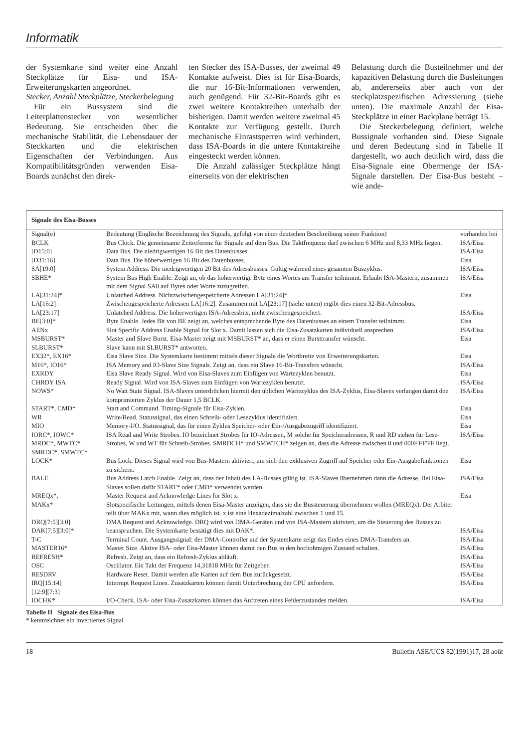Informatik
der Systemkarte sind weiter eine Anzahl Steckplätze für Eisa- und ISA-Erweiterungskarten angeordnet.
Stecker, Anzahl Steckplätze, Steckerbelegung
Für ein Bussystem sind die Leiterplattenstecker von wesentlicher Bedeutung. Sie entscheiden über die mechanische Stabilität, die Lebensdauer der Steckkarten und die elektrischen Eigenschaften der Verbindungen. Aus Kompatibilitätsgründen verwenden Eisa-Boards zunächst den direk-
ten Stecker des ISA-Busses, der zweimal 49 Kontakte aufweist. Dies ist für Eisa-Boards, die nur 16-Bit-Informationen verwenden, auch genügend. Für 32-Bit-Boards gibt es zwei weitere Kontaktreihen unterhalb der bisherigen. Damit werden weitere zweimal 45 Kontakte zur Verfügung gestellt. Durch mechanische Einrastsperren wird verhindert, dass ISA-Boards in die untere Kontaktreihe eingesteckt werden können.
Die Anzahl zulässiger Steckplätze hängt einerseits von der elektrischen
Belastung durch die Busteilnehmer und der kapazitiven Belastung durch die Busleitungen ab, andererseits aber auch von der steckplatzspezifischen Adressierung (siehe unten). Die maximale Anzahl der Eisa-Steckplätze in einer Backplane beträgt 15.
Die Steckerbelegung definiert, welche Bussignale vorhanden sind. Diese Signale und deren Bedeutung sind in Tabelle II dargestellt, wo auch deutlich wird, dass die Eisa-Signale eine Obermenge der ISA-Signale darstellen. Der Eisa-Bus besteht – wie ande-
Signale des Eisa-Busses
| Signal(e) | Bedeutung (Englische Bezeichnung des Signals, gefolgt von einer deutschen Beschreibung seiner Funktion) | vorhanden bei |
| BCLK | Bus Clock. Die gemeinsame Zeitreferenz für Signale auf dem Bus. Die Taktfrequenz darf zwischen 6 MHz und 8,33 MHz liegen. | ISA/Eisa |
| [D15:0] | Data Bus. Die niedrigwertigen 16 Bit des Datenbusses. | ISA/Eisa |
| [D31:16] | Data Bus. Die höherwertigen 16 Bit des Datenbusses. | Eisa |
| SA[19:0] | System Address. Die niedrigwertigen 20 Bit des Adressbusses. Gültig während eines gesamten Buszyklus. | ISA/Eisa |
| SBHE* | System Bus High Enable. Zeigt an, ob das höherwertige Byte eines Wortes am Transfer teilnimmt. Erlaubt ISA-Mastern, zusammen mit dem Signal SA0 auf Bytes oder Worte zuzugreifen. | ISA/Eisa |
| LA[31:24]* | Unlatched Address. Nichtzwischengespeicherte Adressen LA[31:24]* | Eisa |
| LA[16:2] | Zwischengespeicherte Adressen LA[16:2]. Zusammen mit LA[23:17] (siehe unten) ergibt dies einen 32-Bit-Adressbus. | |
| LA[23:17] | Unlatched Address. Die höherwertigen ISA-Adressbits, nicht zwischengespeichert. | ISA/Eisa |
| BE[3:0]* | Byte Enable. Jedes Bit von BE zeigt an, welches entsprechende Byte des Datenbusses an einem Transfer teilnimmt. | Eisa |
| AENx | Slot Specific Address Enable Signal for Slot x. Damit lassen sich die Eisa-Zusatzkarten individuell ansprechen. | ISA/Eisa |
| MSBURST* | Master and Slave Burst. Eisa-Master zeigt mit MSBURST* an, dass er einen Bursttransfer wünscht. | Eisa |
| SLBURST* | Slave kann mit SLBURST* antworten. | |
| EX32*, EX16* | Eisa Slave Size. Die Systemkarte bestimmt mittels dieser Signale die Wortbreite von Erweiterungskarten. | Eisa |
| M16*, IO16* | ISA Memory and IO-Slave Size Signals. Zeigt an, dass ein Slave 16-Bit-Transfers wünscht. | ISA/Eisa |
| EXRDY | Eisa Slave Ready Signal. Wird von Eisa-Slaves zum Einfügen von Wartezyklen benutzt. | Eisa |
| CHRDY ISA | Ready Signal. Wird von ISA-Slaves zum Einfügen von Wartezyklen benutzt. | ISA/Eisa |
| NOWS* | No Wait State Signal. ISA-Slaves unterdrücken hiermit den üblichen Wartezyklus des ISA-Zyklus, Eisa-Slaves verlangen damit den komprimierten Zyklus der Dauer 1,5 BCLK. | ISA/Eisa |
| START*, CMD* | Start and Command. Timing-Signale für Eisa-Zyklen. | Eisa |
| WR | Write/Read. Statussignal, das einen Schreib- oder Lesezyklus identifiziert. | Eisa |
| MIO | Memory-I/O. Statussignal, das für einen Zyklus Speicher- oder Ein-/Ausgabezugriff identifiziert. | Eisa |
| IORC*, IOWC* MRDC*, MWTC* SMRDC*, SMWTC* | ISA Read and Write Strobes. IO bezeichnet Strobes für IO-Adressen, M solche für Speicheradressen, R und RD stehen für Lese-Strobes, W und WT für Schreib-Strobes. SMRDCH* und SMWTCH* zeigen an, dass die Adresse zwischen 0 und 000F'FF'FF liegt. | ISA/Eisa |
| LOCK* | Bus Lock. Dieses Signal wird von Bus-Mastern aktiviert, um sich den exklusiven Zugriff auf Speicher oder Ein-Ausgabefunktionen zu sichern. | Eisa |
| BALE | Bus Address Latch Enable. Zeigt an, dass der Inhalt des LA-Busses gültig ist. ISA-Slaves übernehmen dann die Adresse. Bei Eisa-Slaves sollen dafür START* oder CMD* verwendet werden. | ISA/Eisa |
| MREQx*, MAKx* | Master Request and Acknowledge Lines for Slot x. Slotspezifische Leitungen, mittels denen Eisa-Master anzeigen, dass sie die Bussteuerung übernehmen wollen (MREQx). Der Arbiter teilt über MAKx mit, wann dies möglich ist. x ist eine Hexadezimalzahl zwischen 1 und 15. | Eisa |
| DRQ[7:5][3:0] DAK[7:5][3:0]* | DMA Request and Acknowledge. DRQ wird von DMA-Geräten und von ISA-Mastern aktiviert, um die Steuerung des Busses zu beanspruchen. Die Systemkarte bestätigt dies mit DAK*. | ISA/Eisa |
| T-C | Terminal Count. Ausgangssignal: der DMA-Controller auf der Systemkarte zeigt das Endes eines DMA-Transfers an. | ISA/Eisa |
| MASTER16* | Master Size. Aktive ISA- oder Eisa-Master können damit den Bus in den hochohmigen Zustand schalten. | ISA/Eisa |
| REFRESH* | Refresh. Zeigt an, dass ein Refresh-Zyklus abläuft. | ISA/Eisa |
| OSC | Oscillator. Ein Takt der Frequenz 14,31818 MHz für Zeitgeber. | ISA/Eisa |
| RESDRV | Hardware Reset. Damit werden alle Karten auf dem Bus zurückgesetzt. | ISA/Eisa |
| IRQ[15:14] [12:9][7:3] | Interrupt Request Lines. Zusatzkarten können damit Unterbrechung der CPU anfordern. | ISA/Eisa |
| IOCHK* | I/O-Check. ISA- oder Eisa-Zusatzkarten können das Auftreten eines Fehlerzustandes melden. | ISA/Eisa |
Tabelle II Signale des Eisa-Bus
* kennzeichnet ein invertiertes Signal
18 Bulletin ASE/UCS 82(1991)17, 28 août